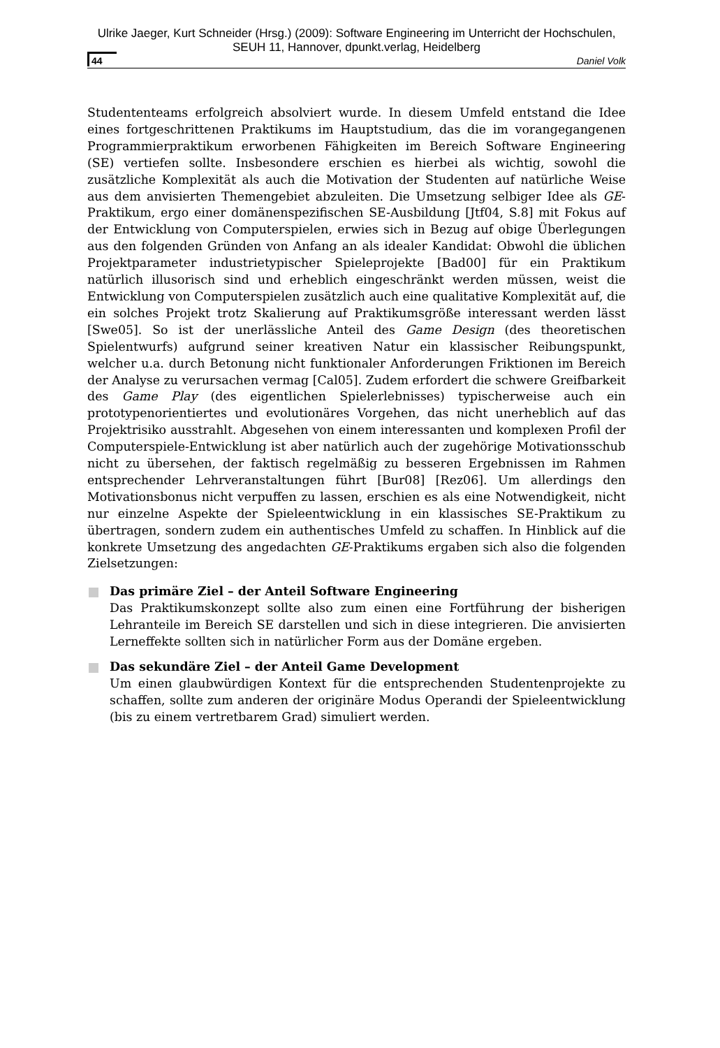Ulrike Jaeger, Kurt Schneider (Hrsg.) (2009): Software Engineering im Unterricht der Hochschulen,
SEUH 11, Hannover, dpunkt.verlag, Heidelberg
44 Daniel Volk
Studententeams erfolgreich absolviert wurde. In diesem Umfeld entstand die Idee eines fortgeschrittenen Praktikums im Hauptstudium, das die im vorangegangenen Programmierpraktikum erworbenen Fähigkeiten im Bereich Software Engineering (SE) vertiefen sollte. Insbesondere erschien es hierbei als wichtig, sowohl die zusätzliche Komplexität als auch die Motivation der Studenten auf natürliche Weise aus dem anvisierten Themengebiet abzuleiten. Die Umsetzung selbiger Idee als GE-Praktikum, ergo einer domänenspezifischen SE-Ausbildung [Jtf04, S.8] mit Fokus auf der Entwicklung von Computerspielen, erwies sich in Bezug auf obige Überlegungen aus den folgenden Gründen von Anfang an als idealer Kandidat: Obwohl die üblichen Projektparameter industrietypischer Spieleprojekte [Bad00] für ein Praktikum natürlich illusorisch sind und erheblich eingeschränkt werden müssen, weist die Entwicklung von Computerspielen zusätzlich auch eine qualitative Komplexität auf, die ein solches Projekt trotz Skalierung auf Praktikumsgröße interessant werden lässt [Swe05]. So ist der unerlässliche Anteil des Game Design (des theoretischen Spielentwurfs) aufgrund seiner kreativen Natur ein klassischer Reibungspunkt, welcher u.a. durch Betonung nicht funktionaler Anforderungen Friktionen im Bereich der Analyse zu verursachen vermag [Cal05]. Zudem erfordert die schwere Greifbarkeit des Game Play (des eigentlichen Spielerlebnisses) typischerweise auch ein prototypenorientiertes und evolutionäres Vorgehen, das nicht unerheblich auf das Projektrisiko ausstrahlt. Abgesehen von einem interessanten und komplexen Profil der Computerspiele-Entwicklung ist aber natürlich auch der zugehörige Motivationsschub nicht zu übersehen, der faktisch regelmäßig zu besseren Ergebnissen im Rahmen entsprechender Lehrveranstaltungen führt [Bur08] [Rez06]. Um allerdings den Motivationsbonus nicht verpuffen zu lassen, erschien es als eine Notwendigkeit, nicht nur einzelne Aspekte der Spieleentwicklung in ein klassisches SE-Praktikum zu übertragen, sondern zudem ein authentisches Umfeld zu schaffen. In Hinblick auf die konkrete Umsetzung des angedachten GE-Praktikums ergaben sich also die folgenden Zielsetzungen:
Das primäre Ziel – der Anteil Software Engineering
Das Praktikumskonzept sollte also zum einen eine Fortführung der bisherigen Lehranteile im Bereich SE darstellen und sich in diese integrieren. Die anvisierten Lerneffekte sollten sich in natürlicher Form aus der Domäne ergeben.
Das sekundäre Ziel – der Anteil Game Development
Um einen glaubwürdigen Kontext für die entsprechenden Studentenprojekte zu schaffen, sollte zum anderen der originäre Modus Operandi der Spieleentwicklung (bis zu einem vertretbarem Grad) simuliert werden.